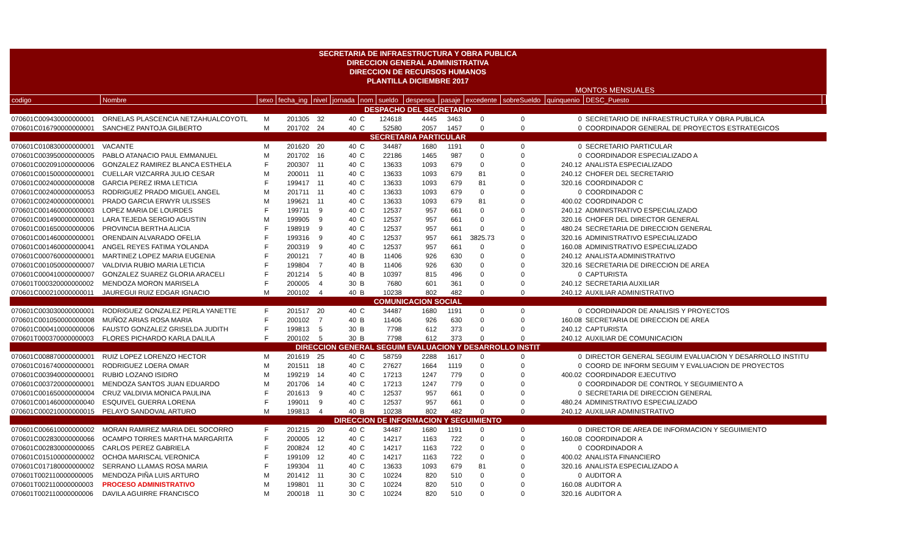| SECRETARIA DE INFRAESTRUCTURA Y OBRA PUBLICA | | | | | | | | | | | | | | |
| DIRECCION GENERAL ADMINISTRATIVA | | | | | | | | | | | | | | |
| DIRECCION DE RECURSOS HUMANOS | | | | | | | | | | | | | | |
| PLANTILLA DICIEMBRE 2017 | | | | | | | | | | | | | | |
| | | | | | | | | MONTOS MENSUALES | | | | | | |
| codigo | Nombre | sexo | fecha_ing | nivel | jornada | nom | sueldo | despensa | pasaje | excedente | sobreSueldo | quinquenio | DESC_Puesto | |
| DESPACHO DEL SECRETARIO | | | | | | | | | | | | | | |
| 070601C009430000000001 | ORNELAS PLASCENCIA NETZAHUALCOYOTL | M | 201305 | 32 | 40 | C | 124618 | 4445 | 3463 | 0 | 0 | 0 | SECRETARIO DE INFRAESTRUCTURA Y OBRA PUBLICA | |
| 070601C016790000000001 | SANCHEZ PANTOJA GILBERTO | M | 201702 | 24 | 40 | C | 52580 | 2057 | 1457 | 0 | 0 | 0 | COORDINADOR GENERAL DE PROYECTOS ESTRATEGICOS | |
| SECRETARIA PARTICULAR | | | | | | | | | | | | | | |
| 070601C010830000000001 | VACANTE | M | 201620 | 20 | 40 | C | 34487 | 1680 | 1191 | 0 | 0 | 0 | SECRETARIO PARTICULAR | |
| 070601C003950000000005 | PABLO ATANACIO PAUL EMMANUEL | M | 201702 | 16 | 40 | C | 22186 | 1465 | 987 | 0 | 0 | 0 | COORDINADOR ESPECIALIZADO A | |
| 070601C002091000000006 | GONZALEZ RAMIREZ BLANCA ESTHELA | F | 200307 | 11 | 40 | C | 13633 | 1093 | 679 | 0 | 0 | 240.12 | ANALISTA ESPECIALIZADO | |
| 070601C001500000000001 | CUELLAR VIZCARRA JULIO CESAR | M | 200011 | 11 | 40 | C | 13633 | 1093 | 679 | 81 | 0 | 240.12 | CHOFER DEL SECRETARIO | |
| 070601C002400000000008 | GARCIA PEREZ IRMA LETICIA | F | 199417 | 11 | 40 | C | 13633 | 1093 | 679 | 81 | 0 | 320.16 | COORDINADOR C | |
| 070601C002400000000053 | RODRIGUEZ PRADO MIGUEL ANGEL | M | 201711 | 11 | 40 | C | 13633 | 1093 | 679 | 0 | 0 | 0 | COORDINADOR C | |
| 070601C002400000000001 | PRADO GARCIA ERWYR ULISSES | M | 199621 | 11 | 40 | C | 13633 | 1093 | 679 | 81 | 0 | 400.02 | COORDINADOR C | |
| 070601C001460000000003 | LOPEZ MARIA DE LOURDES | F | 199711 | 9 | 40 | C | 12537 | 957 | 661 | 0 | 0 | 240.12 | ADMINISTRATIVO ESPECIALIZADO | |
| 070601C001490000000001 | LARA TEJEDA SERGIO AGUSTIN | M | 199905 | 9 | 40 | C | 12537 | 957 | 661 | 0 | 0 | 320.16 | CHOFER DEL DIRECTOR GENERAL | |
| 070601C001650000000006 | PROVINCIA BERTHA ALICIA | F | 198919 | 9 | 40 | C | 12537 | 957 | 661 | 0 | 0 | 480.24 | SECRETARIA DE DIRECCION GENERAL | |
| 070601C001460000000001 | ORENDAIN ALVARADO OFELIA | F | 199316 | 9 | 40 | C | 12537 | 957 | 661 | 3825.73 | 0 | 320.16 | ADMINISTRATIVO ESPECIALIZADO | |
| 070601C001460000000041 | ANGEL REYES FATIMA YOLANDA | F | 200319 | 9 | 40 | C | 12537 | 957 | 661 | 0 | 0 | 160.08 | ADMINISTRATIVO ESPECIALIZADO | |
| 070601C000760000000001 | MARTINEZ LOPEZ MARIA EUGENIA | F | 200121 | 7 | 40 | B | 11406 | 926 | 630 | 0 | 0 | 240.12 | ANALISTA ADMINISTRATIVO | |
| 070601C001050000000007 | VALDIVIA RUBIO MARIA LETICIA | F | 199804 | 7 | 40 | B | 11406 | 926 | 630 | 0 | 0 | 320.16 | SECRETARIA DE DIRECCION DE AREA | |
| 070601C000410000000007 | GONZALEZ SUAREZ GLORIA ARACELI | F | 201214 | 5 | 40 | B | 10397 | 815 | 496 | 0 | 0 | 0 | CAPTURISTA | |
| 070601T000320000000002 | MENDOZA MORON MARISELA | F | 200005 | 4 | 30 | B | 7680 | 601 | 361 | 0 | 0 | 240.12 | SECRETARIA AUXILIAR | |
| 070601C000210000000011 | JAUREGUI RUIZ EDGAR IGNACIO | M | 200102 | 4 | 40 | B | 10238 | 802 | 482 | 0 | 0 | 240.12 | AUXILIAR ADMINISTRATIVO | |
| COMUNICACION SOCIAL | | | | | | | | | | | | | | |
| 070601C003030000000001 | RODRIGUEZ GONZALEZ PERLA YANETTE | F | 201517 | 20 | 40 | C | 34487 | 1680 | 1191 | 0 | 0 | 0 | COORDINADOR DE ANALISIS Y PROYECTOS | |
| 070601C001050000000008 | MUÑOZ ARIAS ROSA MARIA | F | 200102 | 7 | 40 | B | 11406 | 926 | 630 | 0 | 0 | 160.08 | SECRETARIA DE DIRECCION DE AREA | |
| 070601C000410000000006 | FAUSTO GONZALEZ GRISELDA JUDITH | F | 199813 | 5 | 30 | B | 7798 | 612 | 373 | 0 | 0 | 240.12 | CAPTURISTA | |
| 070601T000370000000003 | FLORES PICHARDO KARLA DALILA | F | 200102 | 5 | 30 | B | 7798 | 612 | 373 | 0 | 0 | 240.12 | AUXILIAR DE COMUNICACION | |
| DIRECCION GENERAL SEGUIM EVALUACION Y DESARROLLO INSTIT | | | | | | | | | | | | | | |
| 070601C008870000000001 | RUIZ LOPEZ LORENZO HECTOR | M | 201619 | 25 | 40 | C | 58759 | 2288 | 1617 | 0 | 0 | 0 | DIRECTOR GENERAL SEGUIM EVALUACION Y DESARROLLO INSTITU | |
| 070601C016740000000001 | RODRIGUEZ LOERA OMAR | M | 201511 | 18 | 40 | C | 27627 | 1664 | 1119 | 0 | 0 | 0 | COORD DE INFORM SEGUIM Y EVALUACION DE PROYECTOS | |
| 070601C003940000000001 | RUBIO LOZANO ISIDRO | M | 199219 | 14 | 40 | C | 17213 | 1247 | 779 | 0 | 0 | 400.02 | COORDINADOR EJECUTIVO | |
| 070601C003720000000001 | MENDOZA SANTOS JUAN EDUARDO | M | 201706 | 14 | 40 | C | 17213 | 1247 | 779 | 0 | 0 | 0 | COORDINADOR DE CONTROL Y SEGUIMIENTO A | |
| 070601C001650000000004 | CRUZ VALDIVIA MONICA PAULINA | F | 201613 | 9 | 40 | C | 12537 | 957 | 661 | 0 | 0 | 0 | SECRETARIA DE DIRECCION GENERAL | |
| 070601C001460000000040 | ESQUIVEL GUERRA LORENA | F | 199011 | 9 | 40 | C | 12537 | 957 | 661 | 0 | 0 | 480.24 | ADMINISTRATIVO ESPECIALIZADO | |
| 070601C000210000000015 | PELAYO SANDOVAL ARTURO | M | 199813 | 4 | 40 | B | 10238 | 802 | 482 | 0 | 0 | 240.12 | AUXILIAR ADMINISTRATIVO | |
| DIRECCION DE INFORMACION Y SEGUIMIENTO | | | | | | | | | | | | | | |
| 070601C006610000000002 | MORAN RAMIREZ MARIA DEL SOCORRO | F | 201215 | 20 | 40 | C | 34487 | 1680 | 1191 | 0 | 0 | 0 | DIRECTOR DE AREA DE INFORMACION Y SEGUIMIENTO | |
| 070601C002830000000066 | OCAMPO TORRES MARTHA MARGARITA | F | 200005 | 12 | 40 | C | 14217 | 1163 | 722 | 0 | 0 | 160.08 | COORDINADOR A | |
| 070601C002830000000065 | CARLOS PEREZ GABRIELA | F | 200824 | 12 | 40 | C | 14217 | 1163 | 722 | 0 | 0 | 0 | COORDINADOR A | |
| 070601C015100000000002 | OCHOA MARISCAL VERONICA | F | 199109 | 12 | 40 | C | 14217 | 1163 | 722 | 0 | 0 | 400.02 | ANALISTA FINANCIERO | |
| 070601C017180000000002 | SERRANO LLAMAS ROSA MARIA | F | 199304 | 11 | 40 | C | 13633 | 1093 | 679 | 81 | 0 | 320.16 | ANALISTA ESPECIALIZADO A | |
| 070601T002110000000005 | MENDOZA PIÑA LUIS ARTURO | M | 201412 | 11 | 30 | C | 10224 | 820 | 510 | 0 | 0 | 0 | AUDITOR A | |
| 070601T002110000000003 | PROCESO ADMINISTRATIVO | M | 199801 | 11 | 30 | C | 10224 | 820 | 510 | 0 | 0 | 160.08 | AUDITOR A | |
| 070601T002110000000006 | DAVILA AGUIRRE FRANCISCO | M | 200018 | 11 | 30 | C | 10224 | 820 | 510 | 0 | 0 | 320.16 | AUDITOR A | |